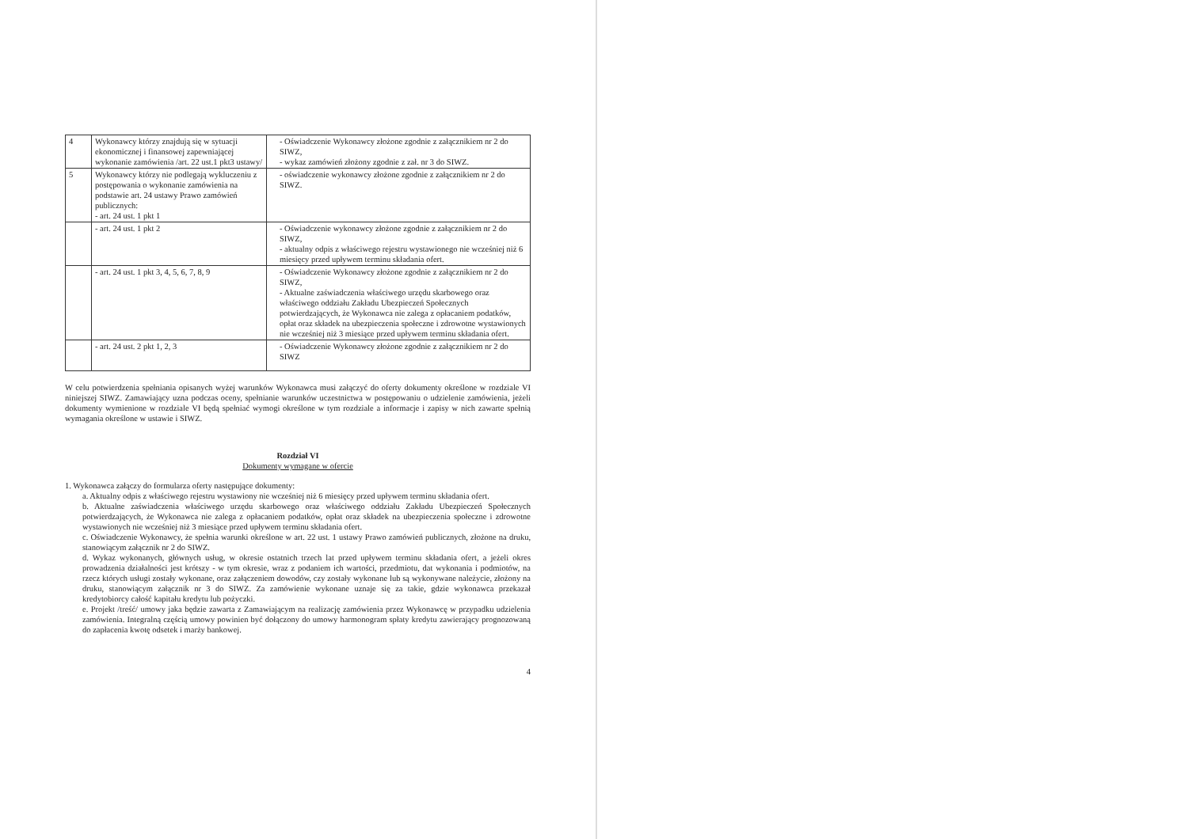| 4 | Wykonawcy którzy znajdują się w sytuacji ekonomicznej i finansowej zapewniającej wykonanie zamówienia /art. 22 ust.1 pkt3 ustawy/ | - Oświadczenie Wykonawcy złożone zgodnie z załącznikiem nr 2 do SIWZ, - wykaz zamówień złożony zgodnie z zał. nr 3 do SIWZ. |
| 5 | Wykonawcy którzy nie podlegają wykluczeniu z postępowania o wykonanie zamówienia na podstawie art. 24 ustawy Prawo zamówień publicznych: - art. 24 ust. 1 pkt 1 | - oświadczenie wykonawcy złożone zgodnie z załącznikiem nr 2 do SIWZ. |
| | - art. 24 ust. 1 pkt 2 | - Oświadczenie wykonawcy złożone zgodnie z załącznikiem nr 2 do SIWZ, - aktualny odpis z właściwego rejestru wystawionego nie wcześniej niż 6 miesięcy przed upływem terminu składania ofert. |
| | - art. 24 ust. 1 pkt 3, 4, 5, 6, 7, 8, 9 | - Oświadczenie Wykonawcy złożone zgodnie z załącznikiem nr 2 do SIWZ, - Aktualne zaświadczenia właściwego urzędu skarbowego oraz właściwego oddziału Zakładu Ubezpieczeń Społecznych potwierdzających, że Wykonawca nie zalega z opłacaniem podatków, opłat oraz składek na ubezpieczenia społeczne i zdrowotne wystawionych nie wcześniej niż 3 miesiące przed upływem terminu składania ofert. |
| | - art. 24 ust. 2 pkt 1, 2, 3 | - Oświadczenie Wykonawcy złożone zgodnie z załącznikiem nr 2 do SIWZ |
W celu potwierdzenia spełniania opisanych wyżej warunków Wykonawca musi załączyć do oferty dokumenty określone w rozdziale VI niniejszej SIWZ. Zamawiający uzna podczas oceny, spełnianie warunków uczestnictwa w postępowaniu o udzielenie zamówienia, jeżeli dokumenty wymienione w rozdziale VI będą spełniać wymogi określone w tym rozdziale a informacje i zapisy w nich zawarte spełnią wymagania określone w ustawie i SIWZ.
Rozdział VI
Dokumenty wymagane w ofercie
1. Wykonawca załączy do formularza oferty następujące dokumenty:
a. Aktualny odpis z właściwego rejestru wystawiony nie wcześniej niż 6 miesięcy przed upływem terminu składania ofert.
b. Aktualne zaświadczenia właściwego urzędu skarbowego oraz właściwego oddziału Zakładu Ubezpieczeń Społecznych potwierdzających, że Wykonawca nie zalega z opłacaniem podatków, opłat oraz składek na ubezpieczenia społeczne i zdrowotne wystawionych nie wcześniej niż 3 miesiące przed upływem terminu składania ofert.
c. Oświadczenie Wykonawcy, że spełnia warunki określone w art. 22 ust. 1 ustawy Prawo zamówień publicznych, złożone na druku, stanowiącym załącznik nr 2 do SIWZ.
d. Wykaz wykonanych, głównych usług, w okresie ostatnich trzech lat przed upływem terminu składania ofert, a jeżeli okres prowadzenia działalności jest krótszy - w tym okresie, wraz z podaniem ich wartości, przedmiotu, dat wykonania i podmiotów, na rzecz których usługi zostały wykonane, oraz załączeniem dowodów, czy zostały wykonane lub są wykonywane należycie, złożony na druku, stanowiącym załącznik nr 3 do SIWZ. Za zamówienie wykonane uznaje się za takie, gdzie wykonawca przekazał kredytobiorcy całość kapitału kredytu lub pożyczki.
e. Projekt /treść/ umowy jaka będzie zawarta z Zamawiającym na realizację zamówienia przez Wykonawcę w przypadku udzielenia zamówienia. Integralną częścią umowy powinien być dołączony do umowy harmonogram spłaty kredytu zawierający prognozowaną do zapłacenia kwotę odsetek i marży bankowej.
4